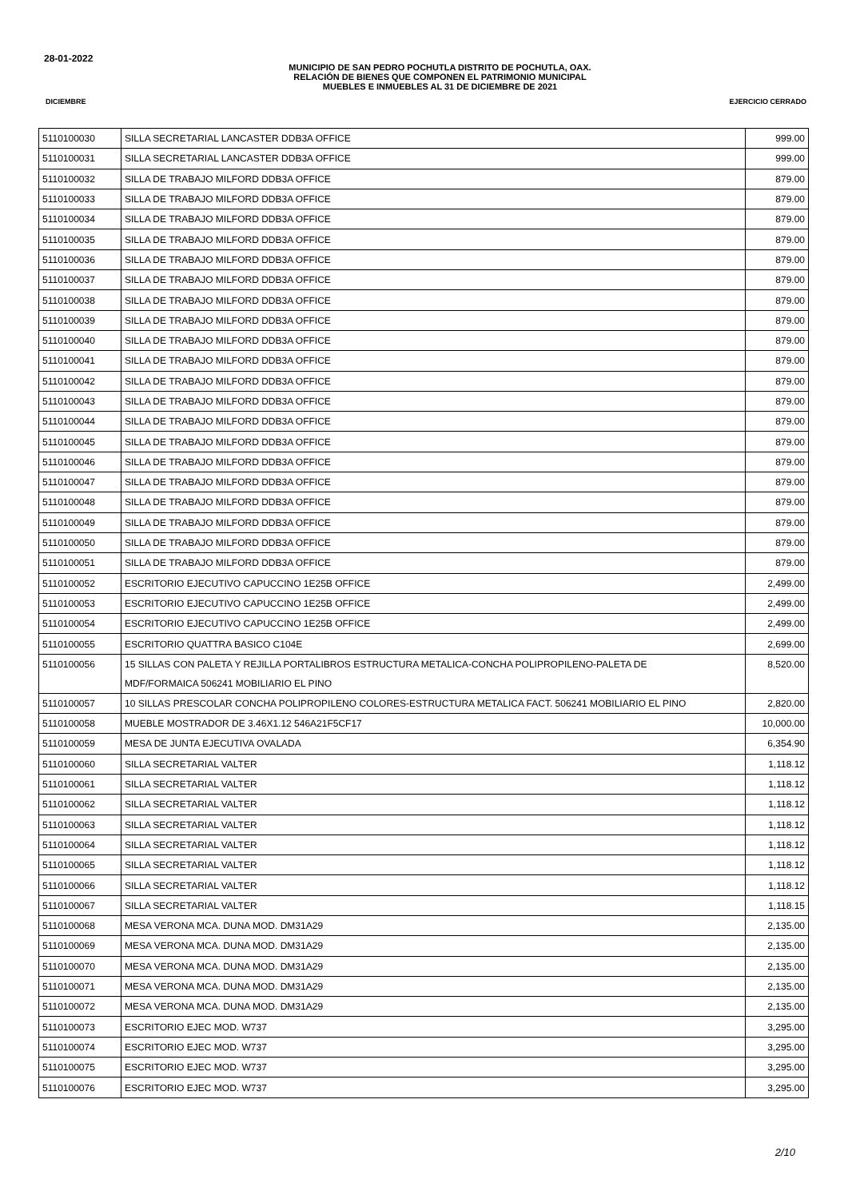28-01-2022
MUNICIPIO DE SAN PEDRO POCHUTLA DISTRITO DE POCHUTLA, OAX.
RELACIÓN DE BIENES QUE COMPONEN EL PATRIMONIO MUNICIPAL
MUEBLES E INMUEBLES AL 31 DE DICIEMBRE DE 2021
DICIEMBRE EJERCICIO CERRADO
| 5110100030 | SILLA SECRETARIAL LANCASTER DDB3A OFFICE | 999.00 |
| 5110100031 | SILLA SECRETARIAL LANCASTER DDB3A OFFICE | 999.00 |
| 5110100032 | SILLA DE TRABAJO MILFORD DDB3A OFFICE | 879.00 |
| 5110100033 | SILLA DE TRABAJO MILFORD DDB3A OFFICE | 879.00 |
| 5110100034 | SILLA DE TRABAJO MILFORD DDB3A OFFICE | 879.00 |
| 5110100035 | SILLA DE TRABAJO MILFORD DDB3A OFFICE | 879.00 |
| 5110100036 | SILLA DE TRABAJO MILFORD DDB3A OFFICE | 879.00 |
| 5110100037 | SILLA DE TRABAJO MILFORD DDB3A OFFICE | 879.00 |
| 5110100038 | SILLA DE TRABAJO MILFORD DDB3A OFFICE | 879.00 |
| 5110100039 | SILLA DE TRABAJO MILFORD DDB3A OFFICE | 879.00 |
| 5110100040 | SILLA DE TRABAJO MILFORD DDB3A OFFICE | 879.00 |
| 5110100041 | SILLA DE TRABAJO MILFORD DDB3A OFFICE | 879.00 |
| 5110100042 | SILLA DE TRABAJO MILFORD DDB3A OFFICE | 879.00 |
| 5110100043 | SILLA DE TRABAJO MILFORD DDB3A OFFICE | 879.00 |
| 5110100044 | SILLA DE TRABAJO MILFORD DDB3A OFFICE | 879.00 |
| 5110100045 | SILLA DE TRABAJO MILFORD DDB3A OFFICE | 879.00 |
| 5110100046 | SILLA DE TRABAJO MILFORD DDB3A OFFICE | 879.00 |
| 5110100047 | SILLA DE TRABAJO MILFORD DDB3A OFFICE | 879.00 |
| 5110100048 | SILLA DE TRABAJO MILFORD DDB3A OFFICE | 879.00 |
| 5110100049 | SILLA DE TRABAJO MILFORD DDB3A OFFICE | 879.00 |
| 5110100050 | SILLA DE TRABAJO MILFORD DDB3A OFFICE | 879.00 |
| 5110100051 | SILLA DE TRABAJO MILFORD DDB3A OFFICE | 879.00 |
| 5110100052 | ESCRITORIO EJECUTIVO CAPUCCINO 1E25B OFFICE | 2,499.00 |
| 5110100053 | ESCRITORIO EJECUTIVO CAPUCCINO 1E25B OFFICE | 2,499.00 |
| 5110100054 | ESCRITORIO EJECUTIVO CAPUCCINO 1E25B OFFICE | 2,499.00 |
| 5110100055 | ESCRITORIO QUATTRA BASICO C104E | 2,699.00 |
| 5110100056 | 15 SILLAS CON PALETA Y REJILLA PORTALIBROS ESTRUCTURA METALICA-CONCHA POLIPROPILENO-PALETA DE MDF/FORMAICA 506241 MOBILIARIO EL PINO | 8,520.00 |
| 5110100057 | 10 SILLAS PRESCOLAR CONCHA POLIPROPILENO COLORES-ESTRUCTURA METALICA FACT. 506241 MOBILIARIO EL PINO | 2,820.00 |
| 5110100058 | MUEBLE MOSTRADOR DE 3.46X1.12 546A21F5CF17 | 10,000.00 |
| 5110100059 | MESA DE JUNTA EJECUTIVA OVALADA | 6,354.90 |
| 5110100060 | SILLA SECRETARIAL VALTER | 1,118.12 |
| 5110100061 | SILLA SECRETARIAL VALTER | 1,118.12 |
| 5110100062 | SILLA SECRETARIAL VALTER | 1,118.12 |
| 5110100063 | SILLA SECRETARIAL VALTER | 1,118.12 |
| 5110100064 | SILLA SECRETARIAL VALTER | 1,118.12 |
| 5110100065 | SILLA SECRETARIAL VALTER | 1,118.12 |
| 5110100066 | SILLA SECRETARIAL VALTER | 1,118.12 |
| 5110100067 | SILLA SECRETARIAL VALTER | 1,118.15 |
| 5110100068 | MESA VERONA MCA. DUNA MOD. DM31A29 | 2,135.00 |
| 5110100069 | MESA VERONA MCA. DUNA MOD. DM31A29 | 2,135.00 |
| 5110100070 | MESA VERONA MCA. DUNA MOD. DM31A29 | 2,135.00 |
| 5110100071 | MESA VERONA MCA. DUNA MOD. DM31A29 | 2,135.00 |
| 5110100072 | MESA VERONA MCA. DUNA MOD. DM31A29 | 2,135.00 |
| 5110100073 | ESCRITORIO EJEC MOD. W737 | 3,295.00 |
| 5110100074 | ESCRITORIO EJEC MOD. W737 | 3,295.00 |
| 5110100075 | ESCRITORIO EJEC MOD. W737 | 3,295.00 |
| 5110100076 | ESCRITORIO EJEC MOD. W737 | 3,295.00 |
2/10